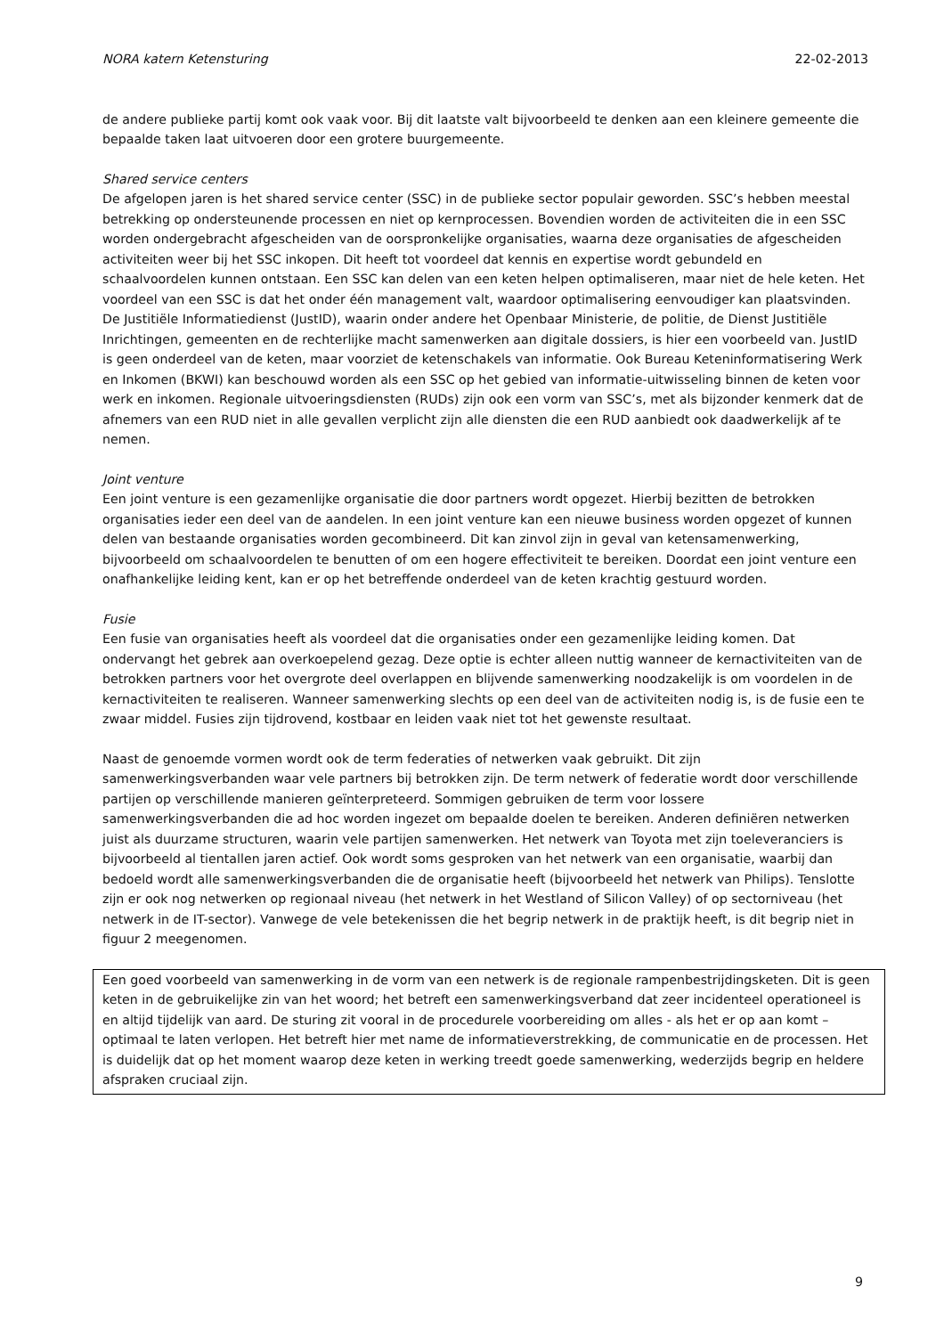NORA katern Ketensturing 22-02-2013
de andere publieke partij komt ook vaak voor. Bij dit laatste valt bijvoorbeeld te denken aan een kleinere gemeente die bepaalde taken laat uitvoeren door een grotere buurgemeente.
Shared service centers
De afgelopen jaren is het shared service center (SSC) in de publieke sector populair geworden. SSC’s hebben meestal betrekking op ondersteunende processen en niet op kernprocessen. Bovendien worden de activiteiten die in een SSC worden ondergebracht afgescheiden van de oorspronkelijke organisaties, waarna deze organisaties de afgescheiden activiteiten weer bij het SSC inkopen. Dit heeft tot voordeel dat kennis en expertise wordt gebundeld en schaalvoordelen kunnen ontstaan. Een SSC kan delen van een keten helpen optimaliseren, maar niet de hele keten. Het voordeel van een SSC is dat het onder één management valt, waardoor optimalisering eenvoudiger kan plaatsvinden. De Justitiële Informatiedienst (JustID), waarin onder andere het Openbaar Ministerie, de politie, de Dienst Justitiële Inrichtingen, gemeenten en de rechterlijke macht samenwerken aan digitale dossiers, is hier een voorbeeld van. JustID is geen onderdeel van de keten, maar voorziet de ketenschakels van informatie. Ook Bureau Keteninformatisering Werk en Inkomen (BKWI) kan beschouwd worden als een SSC op het gebied van informatie-uitwisseling binnen de keten voor werk en inkomen. Regionale uitvoeringsdiensten (RUDs) zijn ook een vorm van SSC’s, met als bijzonder kenmerk dat de afnemers van een RUD niet in alle gevallen verplicht zijn alle diensten die een RUD aanbiedt ook daadwerkelijk af te nemen.
Joint venture
Een joint venture is een gezamenlijke organisatie die door partners wordt opgezet. Hierbij bezitten de betrokken organisaties ieder een deel van de aandelen. In een joint venture kan een nieuwe business worden opgezet of kunnen delen van bestaande organisaties worden gecombineerd. Dit kan zinvol zijn in geval van ketensamenwerking, bijvoorbeeld om schaalvoordelen te benutten of om een hogere effectiviteit te bereiken. Doordat een joint venture een onafhankelijke leiding kent, kan er op het betreffende onderdeel van de keten krachtig gestuurd worden.
Fusie
Een fusie van organisaties heeft als voordeel dat die organisaties onder een gezamenlijke leiding komen. Dat ondervangt het gebrek aan overkoepelend gezag. Deze optie is echter alleen nuttig wanneer de kernactiviteiten van de betrokken partners voor het overgrote deel overlappen en blijvende samenwerking noodzakelijk is om voordelen in de kernactiviteiten te realiseren. Wanneer samenwerking slechts op een deel van de activiteiten nodig is, is de fusie een te zwaar middel. Fusies zijn tijdrovend, kostbaar en leiden vaak niet tot het gewenste resultaat.
Naast de genoemde vormen wordt ook de term federaties of netwerken vaak gebruikt. Dit zijn samenwerkingsverbanden waar vele partners bij betrokken zijn. De term netwerk of federatie wordt door verschillende partijen op verschillende manieren geïnterpreteerd. Sommigen gebruiken de term voor lossere samenwerkingsverbanden die ad hoc worden ingezet om bepaalde doelen te bereiken. Anderen definiëren netwerken juist als duurzame structuren, waarin vele partijen samenwerken. Het netwerk van Toyota met zijn toeleveranciers is bijvoorbeeld al tientallen jaren actief. Ook wordt soms gesproken van het netwerk van een organisatie, waarbij dan bedoeld wordt alle samenwerkingsverbanden die de organisatie heeft (bijvoorbeeld het netwerk van Philips). Tenslotte zijn er ook nog netwerken op regionaal niveau (het netwerk in het Westland of Silicon Valley) of op sectorniveau (het netwerk in de IT-sector). Vanwege de vele betekenissen die het begrip netwerk in de praktijk heeft, is dit begrip niet in figuur 2 meegenomen.
Een goed voorbeeld van samenwerking in de vorm van een netwerk is de regionale rampenbestrijdingsketen. Dit is geen keten in de gebruikelijke zin van het woord; het betreft een samenwerkingsverband dat zeer incidenteel operationeel is en altijd tijdelijk van aard. De sturing zit vooral in de procedurele voorbereiding om alles - als het er op aan komt – optimaal te laten verlopen. Het betreft hier met name de informatieverstrekking, de communicatie en de processen. Het is duidelijk dat op het moment waarop deze keten in werking treedt goede samenwerking, wederzijds begrip en heldere afspraken cruciaal zijn.
9